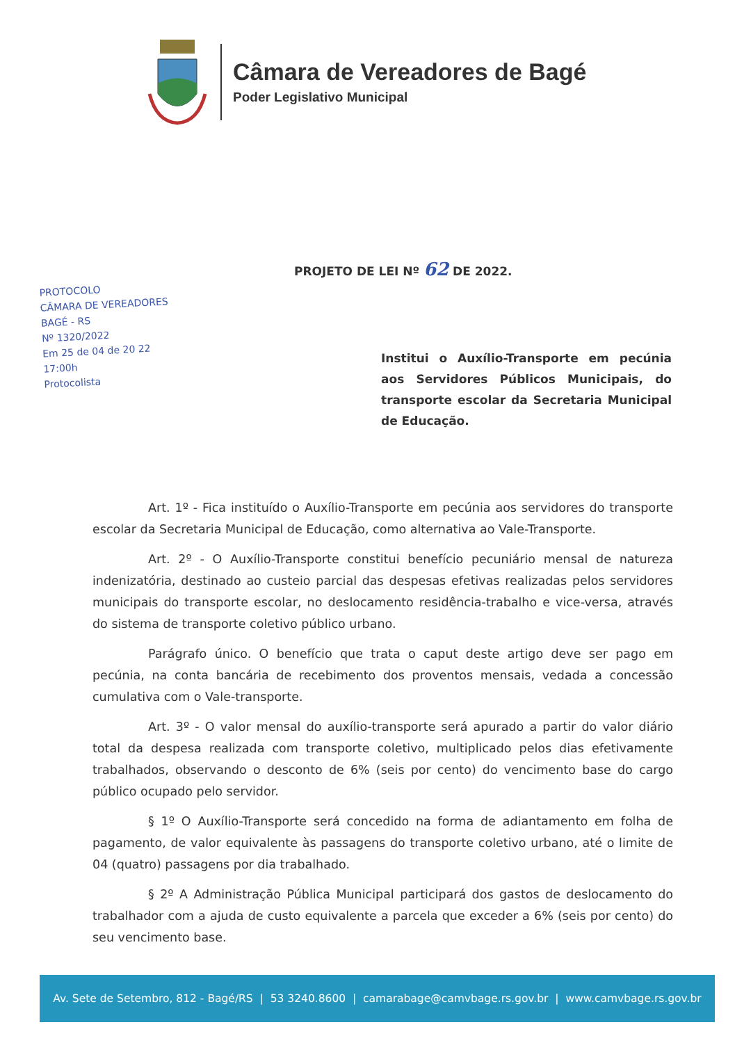Câmara de Vereadores de Bagé
Poder Legislativo Municipal
PROJETO DE LEI Nº 62 DE 2022.
PROTOCOLO
CÂMARA DE VEREADORES
BAGÉ - RS
Nº 1320/2022
Em 25 de 04 de 20 22
17:00h
Protocolista
Institui o Auxílio-Transporte em pecúnia aos Servidores Públicos Municipais, do transporte escolar da Secretaria Municipal de Educação.
Art. 1º - Fica instituído o Auxílio-Transporte em pecúnia aos servidores do transporte escolar da Secretaria Municipal de Educação, como alternativa ao Vale-Transporte.
Art. 2º - O Auxílio-Transporte constitui benefício pecuniário mensal de natureza indenizatória, destinado ao custeio parcial das despesas efetivas realizadas pelos servidores municipais do transporte escolar, no deslocamento residência-trabalho e vice-versa, através do sistema de transporte coletivo público urbano.
Parágrafo único. O benefício que trata o caput deste artigo deve ser pago em pecúnia, na conta bancária de recebimento dos proventos mensais, vedada a concessão cumulativa com o Vale-transporte.
Art. 3º - O valor mensal do auxílio-transporte será apurado a partir do valor diário total da despesa realizada com transporte coletivo, multiplicado pelos dias efetivamente trabalhados, observando o desconto de 6% (seis por cento) do vencimento base do cargo público ocupado pelo servidor.
§ 1º O Auxílio-Transporte será concedido na forma de adiantamento em folha de pagamento, de valor equivalente às passagens do transporte coletivo urbano, até o limite de 04 (quatro) passagens por dia trabalhado.
§ 2º A Administração Pública Municipal participará dos gastos de deslocamento do trabalhador com a ajuda de custo equivalente a parcela que exceder a 6% (seis por cento) do seu vencimento base.
Av. Sete de Setembro, 812 - Bagé/RS | 53 3240.8600 | camarabage@camvbage.rs.gov.br | www.camvbage.rs.gov.br